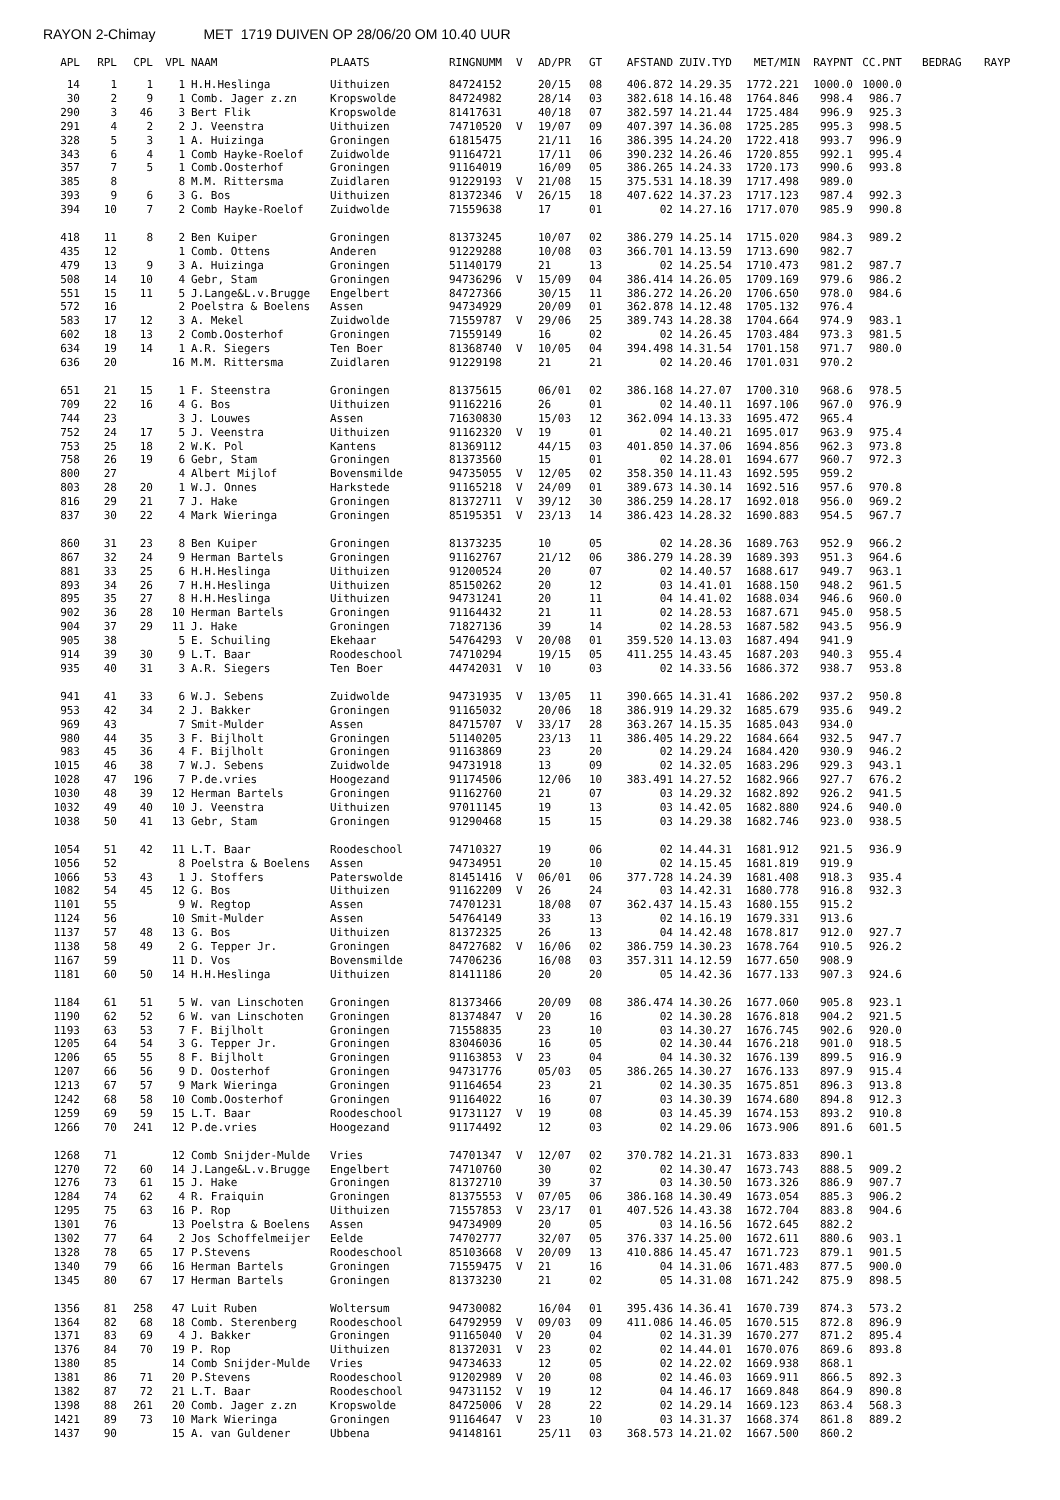RAYON 2-Chimay MET 1719 DUIVEN OP 28/06/20 OM 10.40 UUR
| APL | RPL | CPL | VPL | NAAM | PLAATS | RINGNUMM | V | AD/PR | GT | AFSTAND | ZUIV.TYD | MET/MIN | RAYPNT | CC.PNT | BEDRAG | RAYP |
| --- | --- | --- | --- | --- | --- | --- | --- | --- | --- | --- | --- | --- | --- | --- | --- | --- |
| 14 | 1 | 1 | 1 | H.H.Heslinga | Uithuizen | 84724152 | | 20/15 | 08 | 406.872 | 14.29.35 | 1772.221 | 1000.0 | 1000.0 | | |
| 30 | 2 | 9 | 1 | Comb. Jager z.zn | Kropswolde | 84724982 | | 28/14 | 03 | 382.618 | 14.16.48 | 1764.846 | 998.4 | 986.7 | | |
| 290 | 3 | 46 | 3 | Bert Flik | Kropswolde | 81417631 | | 40/18 | 07 | 382.597 | 14.21.44 | 1725.484 | 996.9 | 925.3 | | |
| 291 | 4 | 2 | 2 | J. Veenstra | Uithuizen | 74710520 | V | 19/07 | 09 | 407.397 | 14.36.08 | 1725.285 | 995.3 | 998.5 | | |
| 328 | 5 | 3 | 1 | A. Huizinga | Groningen | 61815475 | | 21/11 | 16 | 386.395 | 14.24.20 | 1722.418 | 993.7 | 996.9 | | |
| 343 | 6 | 4 | 1 | Comb Hayke-Roelof | Zuidwolde | 91164721 | | 17/11 | 06 | 390.232 | 14.26.46 | 1720.855 | 992.1 | 995.4 | | |
| 357 | 7 | 5 | 1 | Comb.Oosterhof | Groningen | 91164019 | | 16/09 | 05 | 386.265 | 14.24.33 | 1720.173 | 990.6 | 993.8 | | |
| 385 | 8 | | 8 | M.M. Rittersma | Zuidlaren | 91229193 | V | 21/08 | 15 | 375.531 | 14.18.39 | 1717.498 | 989.0 | | | |
| 393 | 9 | 6 | 3 | G. Bos | Uithuizen | 81372346 | V | 26/15 | 18 | 407.622 | 14.37.23 | 1717.123 | 987.4 | 992.3 | | |
| 394 | 10 | 7 | 2 | Comb Hayke-Roelof | Zuidwolde | 71559638 | | 17 | 01 | 02 | 14.27.16 | 1717.070 | 985.9 | 990.8 | | |
| 418 | 11 | 8 | 2 | Ben Kuiper | Groningen | 81373245 | | 10/07 | 02 | 386.279 | 14.25.14 | 1715.020 | 984.3 | 989.2 | | |
| 435 | 12 | | 1 | Comb. Ottens | Anderen | 91229288 | | 10/08 | 03 | 366.701 | 14.13.59 | 1713.690 | 982.7 | | | |
| 479 | 13 | 9 | 3 | A. Huizinga | Groningen | 51140179 | | 21 | 13 | 02 | 14.25.54 | 1710.473 | 981.2 | 987.7 | | |
| 508 | 14 | 10 | 4 | Gebr, Stam | Groningen | 94736296 | V | 15/09 | 04 | 386.414 | 14.26.05 | 1709.169 | 979.6 | 986.2 | | |
| 551 | 15 | 11 | 5 | J.Lange&L.v.Brugge | Engelbert | 84727366 | | 30/15 | 11 | 386.272 | 14.26.20 | 1706.650 | 978.0 | 984.6 | | |
| 572 | 16 | | 2 | Poelstra & Boelens | Assen | 94734929 | | 20/09 | 01 | 362.878 | 14.12.48 | 1705.132 | 976.4 | | | |
| 583 | 17 | 12 | 3 | A. Mekel | Zuidwolde | 71559787 | V | 29/06 | 25 | 389.743 | 14.28.38 | 1704.664 | 974.9 | 983.1 | | |
| 602 | 18 | 13 | 2 | Comb.Oosterhof | Groningen | 71559149 | | 16 | 02 | 02 | 14.26.45 | 1703.484 | 973.3 | 981.5 | | |
| 634 | 19 | 14 | 1 | A.R. Siegers | Ten Boer | 81368740 | V | 10/05 | 04 | 394.498 | 14.31.54 | 1701.158 | 971.7 | 980.0 | | |
| 636 | 20 | | 16 | M.M. Rittersma | Zuidlaren | 91229198 | | 21 | 21 | 02 | 14.20.46 | 1701.031 | 970.2 | | | |
| 651 | 21 | 15 | 1 | F. Steenstra | Groningen | 81375615 | | 06/01 | 02 | 386.168 | 14.27.07 | 1700.310 | 968.6 | 978.5 | | |
| 709 | 22 | 16 | 4 | G. Bos | Uithuizen | 91162216 | | 26 | 01 | 02 | 14.40.11 | 1697.106 | 967.0 | 976.9 | | |
| 744 | 23 | | 3 | J. Louwes | Assen | 71630830 | | 15/03 | 12 | 362.094 | 14.13.33 | 1695.472 | 965.4 | | | |
| 752 | 24 | 17 | 5 | J. Veenstra | Uithuizen | 91162320 | V | 19 | 01 | 02 | 14.40.21 | 1695.017 | 963.9 | 975.4 | | |
| 753 | 25 | 18 | 2 | W.K. Pol | Kantens | 81369112 | | 44/15 | 03 | 401.850 | 14.37.06 | 1694.856 | 962.3 | 973.8 | | |
| 758 | 26 | 19 | 6 | Gebr, Stam | Groningen | 81373560 | | 15 | 01 | 02 | 14.28.01 | 1694.677 | 960.7 | 972.3 | | |
| 800 | 27 | | 4 | Albert Mijlof | Bovensmilde | 94735055 | V | 12/05 | 02 | 358.350 | 14.11.43 | 1692.595 | 959.2 | | | |
| 803 | 28 | 20 | 1 | W.J. Onnes | Harkstede | 91165218 | V | 24/09 | 01 | 389.673 | 14.30.14 | 1692.516 | 957.6 | 970.8 | | |
| 816 | 29 | 21 | 7 | J. Hake | Groningen | 81372711 | V | 39/12 | 30 | 386.259 | 14.28.17 | 1692.018 | 956.0 | 969.2 | | |
| 837 | 30 | 22 | 4 | Mark Wieringa | Groningen | 85195351 | V | 23/13 | 14 | 386.423 | 14.28.32 | 1690.883 | 954.5 | 967.7 | | |
| 860 | 31 | 23 | 8 | Ben Kuiper | Groningen | 81373235 | | 10 | 05 | 02 | 14.28.36 | 1689.763 | 952.9 | 966.2 | | |
| 867 | 32 | 24 | 9 | Herman Bartels | Groningen | 91162767 | | 21/12 | 06 | 386.279 | 14.28.39 | 1689.393 | 951.3 | 964.6 | | |
| 881 | 33 | 25 | 6 | H.H.Heslinga | Uithuizen | 91200524 | | 20 | 07 | 02 | 14.40.57 | 1688.617 | 949.7 | 963.1 | | |
| 893 | 34 | 26 | 7 | H.H.Heslinga | Uithuizen | 85150262 | | 20 | 12 | 03 | 14.41.01 | 1688.150 | 948.2 | 961.5 | | |
| 895 | 35 | 27 | 8 | H.H.Heslinga | Uithuizen | 94731241 | | 20 | 11 | 04 | 14.41.02 | 1688.034 | 946.6 | 960.0 | | |
| 902 | 36 | 28 | 10 | Herman Bartels | Groningen | 91164432 | | 21 | 11 | 02 | 14.28.53 | 1687.671 | 945.0 | 958.5 | | |
| 904 | 37 | 29 | 11 | J. Hake | Groningen | 71827136 | | 39 | 14 | 02 | 14.28.53 | 1687.582 | 943.5 | 956.9 | | |
| 905 | 38 | | 5 | E. Schuiling | Ekehaar | 54764293 | V | 20/08 | 01 | 359.520 | 14.13.03 | 1687.494 | 941.9 | | | |
| 914 | 39 | 30 | 9 | L.T. Baar | Roodeschool | 74710294 | | 19/15 | 05 | 411.255 | 14.43.45 | 1687.203 | 940.3 | 955.4 | | |
| 935 | 40 | 31 | 3 | A.R. Siegers | Ten Boer | 44742031 | V | 10 | 03 | 02 | 14.33.56 | 1686.372 | 938.7 | 953.8 | | |
| 941 | 41 | 33 | 6 | W.J. Sebens | Zuidwolde | 94731935 | V | 13/05 | 11 | 390.665 | 14.31.41 | 1686.202 | 937.2 | 950.8 | | |
| 953 | 42 | 34 | 2 | J. Bakker | Groningen | 91165032 | | 20/06 | 18 | 386.919 | 14.29.32 | 1685.679 | 935.6 | 949.2 | | |
| 969 | 43 | | 7 | Smit-Mulder | Assen | 84715707 | V | 33/17 | 28 | 363.267 | 14.15.35 | 1685.043 | 934.0 | | | |
| 980 | 44 | 35 | 3 | F. Bijlholt | Groningen | 51140205 | | 23/13 | 11 | 386.405 | 14.29.22 | 1684.664 | 932.5 | 947.7 | | |
| 983 | 45 | 36 | 4 | F. Bijlholt | Groningen | 91163869 | | 23 | 20 | 02 | 14.29.24 | 1684.420 | 930.9 | 946.2 | | |
| 1015 | 46 | 38 | 7 | W.J. Sebens | Zuidwolde | 94731918 | | 13 | 09 | 02 | 14.32.05 | 1683.296 | 929.3 | 943.1 | | |
| 1028 | 47 | 196 | 7 | P.de.vries | Hoogezand | 91174506 | | 12/06 | 10 | 383.491 | 14.27.52 | 1682.966 | 927.7 | 676.2 | | |
| 1030 | 48 | 39 | 12 | Herman Bartels | Groningen | 91162760 | | 21 | 07 | 03 | 14.29.32 | 1682.892 | 926.2 | 941.5 | | |
| 1032 | 49 | 40 | 10 | J. Veenstra | Uithuizen | 97011145 | | 19 | 13 | 03 | 14.42.05 | 1682.880 | 924.6 | 940.0 | | |
| 1038 | 50 | 41 | 13 | Gebr, Stam | Groningen | 91290468 | | 15 | 15 | 03 | 14.29.38 | 1682.746 | 923.0 | 938.5 | | |
| 1054 | 51 | 42 | 11 | L.T. Baar | Roodeschool | 74710327 | | 19 | 06 | 02 | 14.44.31 | 1681.912 | 921.5 | 936.9 | | |
| 1056 | 52 | | 8 | Poelstra & Boelens | Assen | 94734951 | | 20 | 10 | 02 | 14.15.45 | 1681.819 | 919.9 | | | |
| 1066 | 53 | 43 | 1 | J. Stoffers | Paterswolde | 81451416 | V | 06/01 | 06 | 377.728 | 14.24.39 | 1681.408 | 918.3 | 935.4 | | |
| 1082 | 54 | 45 | 12 | G. Bos | Uithuizen | 91162209 | V | 26 | 24 | 03 | 14.42.31 | 1680.778 | 916.8 | 932.3 | | |
| 1101 | 55 | | 9 | W. Regtop | Assen | 74701231 | | 18/08 | 07 | 362.437 | 14.15.43 | 1680.155 | 915.2 | | | |
| 1124 | 56 | | 10 | Smit-Mulder | Assen | 54764149 | | 33 | 13 | 02 | 14.16.19 | 1679.331 | 913.6 | | | |
| 1137 | 57 | 48 | 13 | G. Bos | Uithuizen | 81372325 | | 26 | 13 | 04 | 14.42.48 | 1678.817 | 912.0 | 927.7 | | |
| 1138 | 58 | 49 | 2 | G. Tepper Jr. | Groningen | 84727682 | V | 16/06 | 02 | 386.759 | 14.30.23 | 1678.764 | 910.5 | 926.2 | | |
| 1167 | 59 | | 11 | D. Vos | Bovensmilde | 74706236 | | 16/08 | 03 | 357.311 | 14.12.59 | 1677.650 | 908.9 | | | |
| 1181 | 60 | 50 | 14 | H.H.Heslinga | Uithuizen | 81411186 | | 20 | 20 | 05 | 14.42.36 | 1677.133 | 907.3 | 924.6 | | |
| 1184 | 61 | 51 | 5 | W. van Linschoten | Groningen | 81373466 | | 20/09 | 08 | 386.474 | 14.30.26 | 1677.060 | 905.8 | 923.1 | | |
| 1190 | 62 | 52 | 6 | W. van Linschoten | Groningen | 81374847 | V | 20 | 16 | 02 | 14.30.28 | 1676.818 | 904.2 | 921.5 | | |
| 1193 | 63 | 53 | 7 | F. Bijlholt | Groningen | 71558835 | | 23 | 10 | 03 | 14.30.27 | 1676.745 | 902.6 | 920.0 | | |
| 1205 | 64 | 54 | 3 | G. Tepper Jr. | Groningen | 83046036 | | 16 | 05 | 02 | 14.30.44 | 1676.218 | 901.0 | 918.5 | | |
| 1206 | 65 | 55 | 8 | F. Bijlholt | Groningen | 91163853 | V | 23 | 04 | 04 | 14.30.32 | 1676.139 | 899.5 | 916.9 | | |
| 1207 | 66 | 56 | 9 | D. Oosterhof | Groningen | 94731776 | | 05/03 | 05 | 386.265 | 14.30.27 | 1676.133 | 897.9 | 915.4 | | |
| 1213 | 67 | 57 | 9 | Mark Wieringa | Groningen | 91164654 | | 23 | 21 | 02 | 14.30.35 | 1675.851 | 896.3 | 913.8 | | |
| 1242 | 68 | 58 | 10 | Comb.Oosterhof | Groningen | 91164022 | | 16 | 07 | 03 | 14.30.39 | 1674.680 | 894.8 | 912.3 | | |
| 1259 | 69 | 59 | 15 | L.T. Baar | Roodeschool | 91731127 | V | 19 | 08 | 03 | 14.45.39 | 1674.153 | 893.2 | 910.8 | | |
| 1266 | 70 | 241 | 12 | P.de.vries | Hoogezand | 91174492 | | 12 | 03 | 02 | 14.29.06 | 1673.906 | 891.6 | 601.5 | | |
| 1268 | 71 | | 12 | Comb Snijder-Mulde | Vries | 74701347 | V | 12/07 | 02 | 370.782 | 14.21.31 | 1673.833 | 890.1 | | | |
| 1270 | 72 | 60 | 14 | J.Lange&L.v.Brugge | Engelbert | 74710760 | | 30 | 02 | 02 | 14.30.47 | 1673.743 | 888.5 | 909.2 | | |
| 1276 | 73 | 61 | 15 | J. Hake | Groningen | 81372710 | | 39 | 37 | 03 | 14.30.50 | 1673.326 | 886.9 | 907.7 | | |
| 1284 | 74 | 62 | 4 | R. Fraiquin | Groningen | 81375553 | V | 07/05 | 06 | 386.168 | 14.30.49 | 1673.054 | 885.3 | 906.2 | | |
| 1295 | 75 | 63 | 16 | P. Rop | Uithuizen | 71557853 | V | 23/17 | 01 | 407.526 | 14.43.38 | 1672.704 | 883.8 | 904.6 | | |
| 1301 | 76 | | 13 | Poelstra & Boelens | Assen | 94734909 | | 20 | 05 | 03 | 14.16.56 | 1672.645 | 882.2 | | | |
| 1302 | 77 | 64 | 2 | Jos Schoffelmeijer | Eelde | 74702777 | | 32/07 | 05 | 376.337 | 14.25.00 | 1672.611 | 880.6 | 903.1 | | |
| 1328 | 78 | 65 | 17 | P.Stevens | Roodeschool | 85103668 | V | 20/09 | 13 | 410.886 | 14.45.47 | 1671.723 | 879.1 | 901.5 | | |
| 1340 | 79 | 66 | 16 | Herman Bartels | Groningen | 71559475 | V | 21 | 16 | 04 | 14.31.06 | 1671.483 | 877.5 | 900.0 | | |
| 1345 | 80 | 67 | 17 | Herman Bartels | Groningen | 81373230 | | 21 | 02 | 05 | 14.31.08 | 1671.242 | 875.9 | 898.5 | | |
| 1356 | 81 | 258 | 47 | Luit Ruben | Woltersum | 94730082 | | 16/04 | 01 | 395.436 | 14.36.41 | 1670.739 | 874.3 | 573.2 | | |
| 1364 | 82 | 68 | 18 | Comb. Sterenberg | Roodeschool | 64792959 | V | 09/03 | 09 | 411.086 | 14.46.05 | 1670.515 | 872.8 | 896.9 | | |
| 1371 | 83 | 69 | 4 | J. Bakker | Groningen | 91165040 | V | 20 | 04 | 02 | 14.31.39 | 1670.277 | 871.2 | 895.4 | | |
| 1376 | 84 | 70 | 19 | P. Rop | Uithuizen | 81372031 | V | 23 | 02 | 02 | 14.44.01 | 1670.076 | 869.6 | 893.8 | | |
| 1380 | 85 | | 14 | Comb Snijder-Mulde | Vries | 94734633 | | 12 | 05 | 02 | 14.22.02 | 1669.938 | 868.1 | | | |
| 1381 | 86 | 71 | 20 | P.Stevens | Roodeschool | 91202989 | V | 20 | 08 | 02 | 14.46.03 | 1669.911 | 866.5 | 892.3 | | |
| 1382 | 87 | 72 | 21 | L.T. Baar | Roodeschool | 94731152 | V | 19 | 12 | 04 | 14.46.17 | 1669.848 | 864.9 | 890.8 | | |
| 1398 | 88 | 261 | 20 | Comb. Jager z.zn | Kropswolde | 84725006 | V | 28 | 22 | 02 | 14.29.14 | 1669.123 | 863.4 | 568.3 | | |
| 1421 | 89 | 73 | 10 | Mark Wieringa | Groningen | 91164647 | V | 23 | 10 | 03 | 14.31.37 | 1668.374 | 861.8 | 889.2 | | |
| 1437 | 90 | | 15 | A. van Guldener | Ubbena | 94148161 | | 25/11 | 03 | 368.573 | 14.21.02 | 1667.500 | 860.2 | | | |